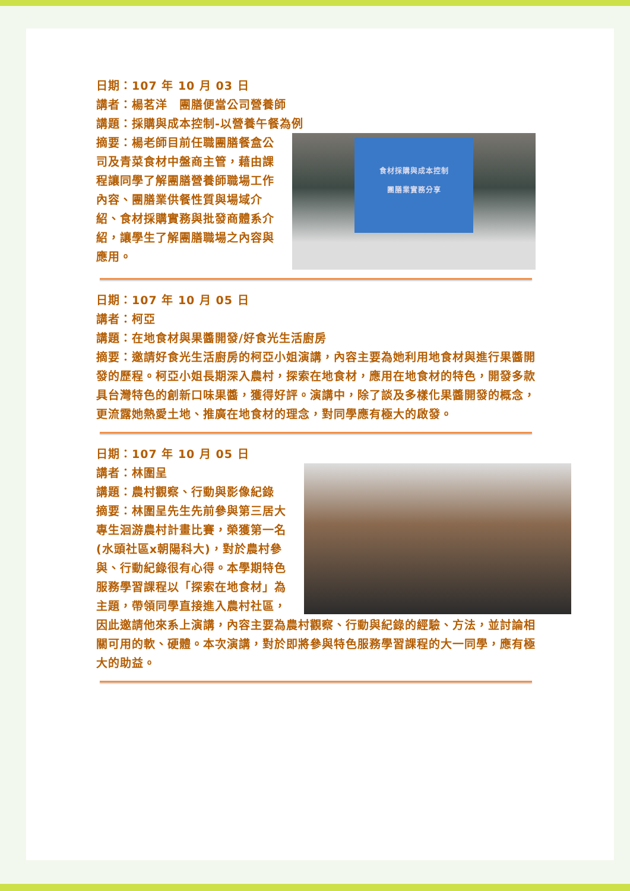日期：107 年 10 月 03 日
講者：楊茗洋　團膳便當公司營養師
講題：採購與成本控制-以營養午餐為例
食材採購與成本控制
團膳業實務分享
摘要：楊老師目前任職團膳餐盒公司及青菜食材中盤商主管，藉由課程讓同學了解團膳營養師職場工作內容、團膳業供餐性質與場域介紹、食材採購實務與批發商體系介紹，讓學生了解團膳職場之內容與應用。
日期：107 年 10 月 05 日
講者：柯亞
講題：在地食材與果醬開發/好食光生活廚房
摘要：邀請好食光生活廚房的柯亞小姐演講，內容主要為她利用地食材與進行果醬開發的歷程。柯亞小姐長期深入農村，探索在地食材，應用在地食材的特色，開發多款具台灣特色的創新口味果醬，獲得好評。演講中，除了談及多樣化果醬開發的概念，更流露她熱愛土地、推廣在地食材的理念，對同學應有極大的啟發。
日期：107 年 10 月 05 日
講者：林圍呈
講題：農村觀察、行動與影像紀錄
摘要：林圍呈先生先前參與第三居大專生洄游農村計畫比賽，榮獲第一名(水頭社區x朝陽科大)，對於農村參與、行動紀錄很有心得。本學期特色服務學習課程以「探索在地食材」為主題，帶領同學直接進入農村社區，因此邀請他來系上演講，內容主要為農村觀察、行動與紀錄的經驗、方法，並討論相關可用的軟、硬體。本次演講，對於即將參與特色服務學習課程的大一同學，應有極大的助益。